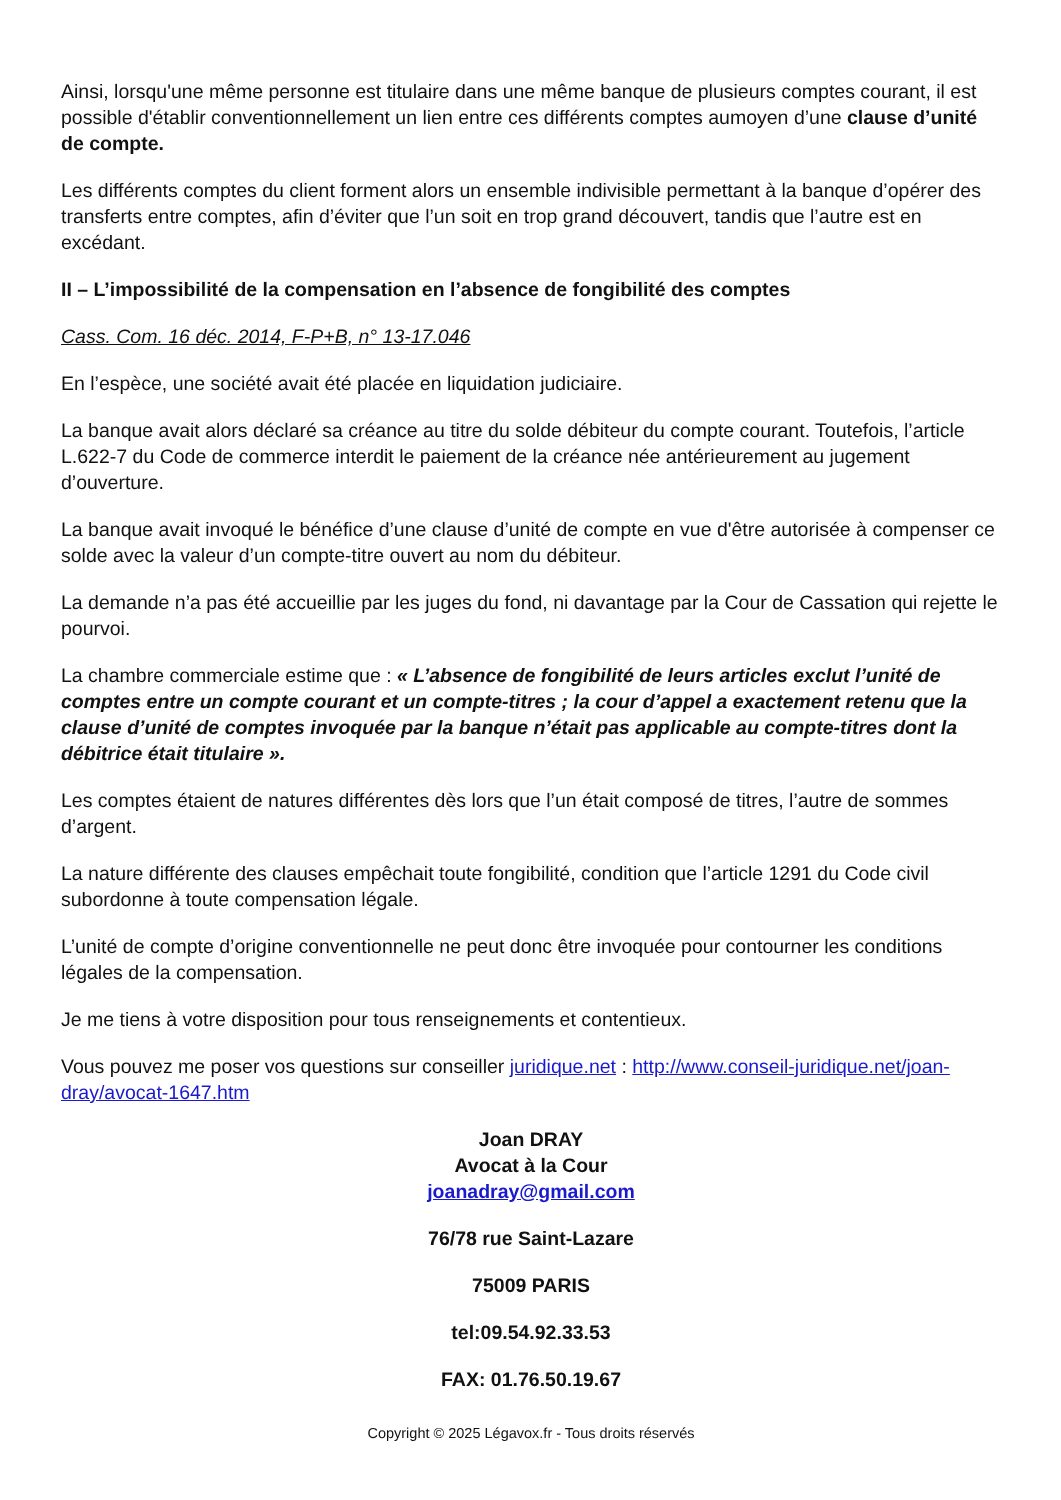Ainsi, lorsqu'une même personne est titulaire dans une même banque de plusieurs comptes courant, il est possible d'établir conventionnellement un lien entre ces différents comptes aumoyen d’une clause d’unité de compte.
Les différents comptes du client forment alors un ensemble indivisible permettant à la banque d’opérer des transferts entre comptes, afin d’éviter que l’un soit en trop grand découvert, tandis que l’autre est en excédant.
II – L’impossibilité de la compensation en l’absence de fongibilité des comptes
Cass. Com. 16 déc. 2014, F-P+B, n° 13-17.046
En l’espèce, une société avait été placée en liquidation judiciaire.
La banque avait alors déclaré sa créance au titre du solde débiteur du compte courant. Toutefois, l’article L.622-7 du Code de commerce interdit le paiement de la créance née antérieurement au jugement d’ouverture.
La banque avait invoqué le bénéfice d’une clause d’unité de compte en vue d'être autorisée à compenser ce solde avec la valeur d’un compte-titre ouvert au nom du débiteur.
La demande n’a pas été accueillie par les juges du fond, ni davantage par la Cour de Cassation qui rejette le pourvoi.
La chambre commerciale estime que : « L’absence de fongibilité de leurs articles exclut l’unité de comptes entre un compte courant et un compte-titres ; la cour d’appel a exactement retenu que la clause d’unité de comptes invoquée par la banque n’était pas applicable au compte-titres dont la débitrice était titulaire ».
Les comptes étaient de natures différentes dès lors que l’un était composé de titres, l’autre de sommes d’argent.
La nature différente des clauses empêchait toute fongibilité, condition que l’article 1291 du Code civil subordonne à toute compensation légale.
L’unité de compte d’origine conventionnelle ne peut donc être invoquée pour contourner les conditions légales de la compensation.
Je me tiens à votre disposition pour tous renseignements et contentieux.
Vous pouvez me poser vos questions sur conseiller juridique.net : http://www.conseil-juridique.net/joan-dray/avocat-1647.htm
Joan DRAY
Avocat à la Cour
joanadray@gmail.com
76/78 rue Saint-Lazare
75009 PARIS
tel:09.54.92.33.53
FAX: 01.76.50.19.67
Copyright © 2025 Légavox.fr - Tous droits réservés